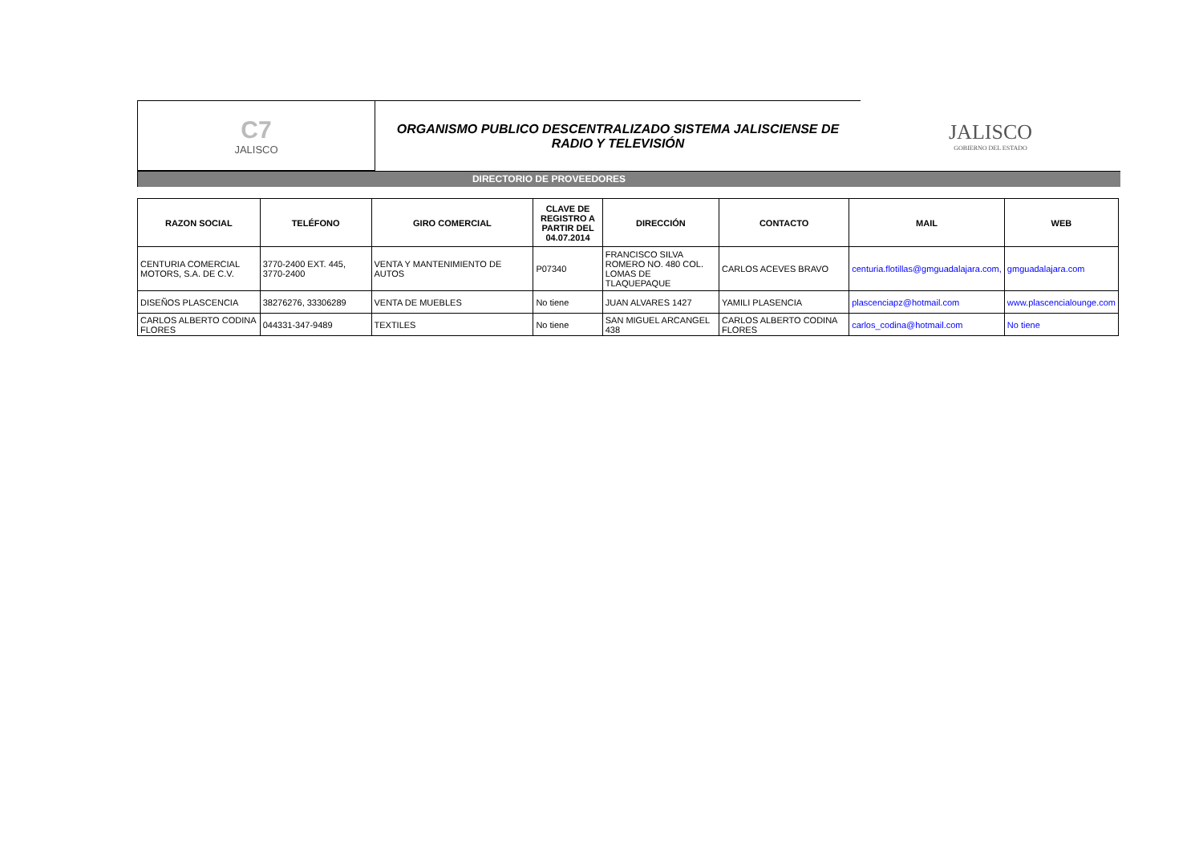C7
JALISCO
ORGANISMO PUBLICO DESCENTRALIZADO SISTEMA JALISCIENSE DE
RADIO Y TELEVISIÓN
JALISCO
GOBIERNO DEL ESTADO
DIRECTORIO DE PROVEEDORES
| RAZON SOCIAL | TELÉFONO | GIRO COMERCIAL | CLAVE DE REGISTRO A PARTIR DEL 04.07.2014 | DIRECCIÓN | CONTACTO | MAIL | WEB |
| --- | --- | --- | --- | --- | --- | --- | --- |
| CENTURIA COMERCIAL MOTORS, S.A. DE C.V. | 3770-2400 EXT. 445, 3770-2400 | VENTA Y MANTENIMIENTO DE AUTOS | P07340 | FRANCISCO SILVA ROMERO NO. 480 COL. LOMAS DE TLAQUEPAQUE | CARLOS ACEVES BRAVO | centuria.flotillas@gmguadalajara.com, | gmguadalajara.com |
| DISEÑOS PLASCENCIA | 38276276, 33306289 | VENTA DE MUEBLES | No tiene | JUAN ALVARES 1427 | YAMILI PLASENCIA | plascenciapz@hotmail.com | www.plascencialounge.com |
| CARLOS ALBERTO CODINA FLORES | 044331-347-9489 | TEXTILES | No tiene | SAN MIGUEL ARCANGEL 438 | CARLOS ALBERTO CODINA FLORES | carlos_codina@hotmail.com | No tiene |